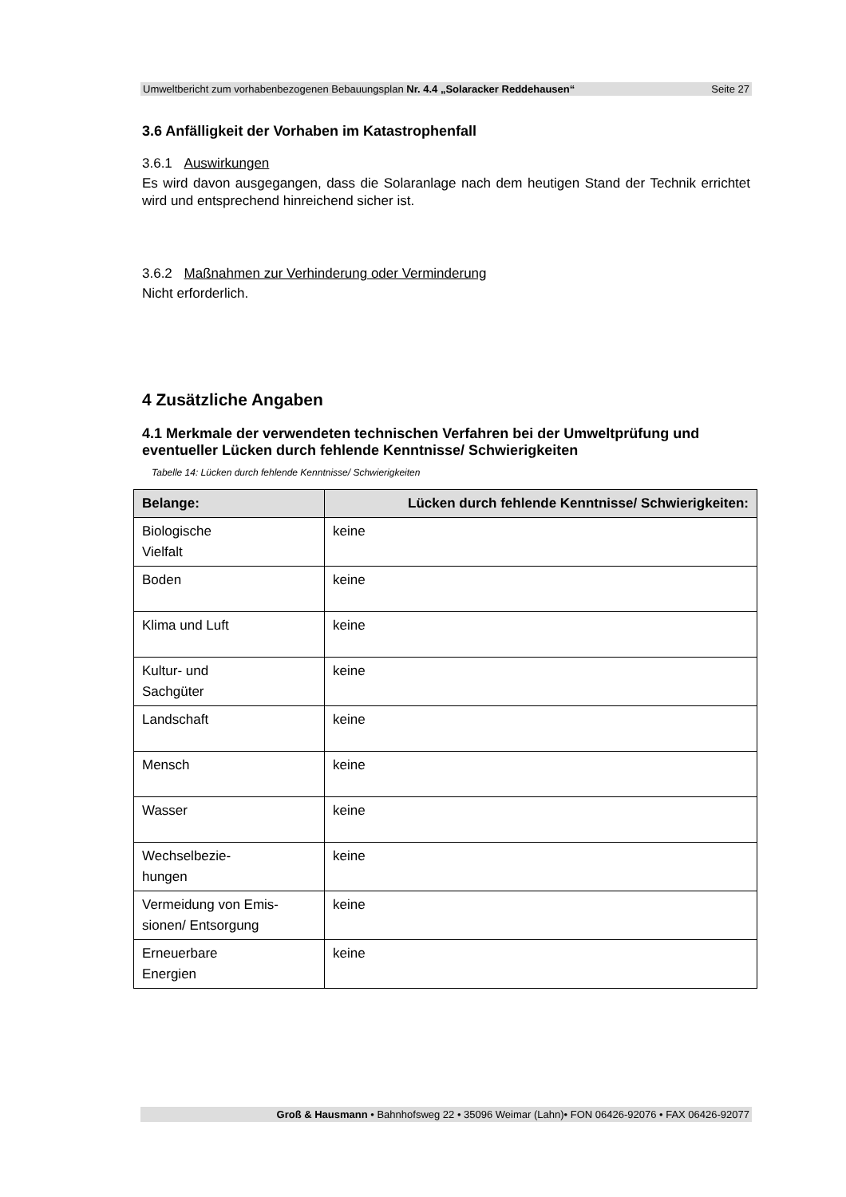Umweltbericht zum vorhabenbezogenen Bebauungsplan Nr. 4.4 „Solaracker Reddehausen“ Seite 27
3.6 Anfälligkeit der Vorhaben im Katastrophenfall
3.6.1 Auswirkungen
Es wird davon ausgegangen, dass die Solaranlage nach dem heutigen Stand der Technik errichtet wird und entsprechend hinreichend sicher ist.
3.6.2 Maßnahmen zur Verhinderung oder Verminderung
Nicht erforderlich.
4 Zusätzliche Angaben
4.1 Merkmale der verwendeten technischen Verfahren bei der Umweltprüfung und eventueller Lücken durch fehlende Kenntnisse/ Schwierigkeiten
Tabelle 14: Lücken durch fehlende Kenntnisse/ Schwierigkeiten
| Belange: | Lücken durch fehlende Kenntnisse/ Schwierigkeiten: |
| --- | --- |
| Biologische Vielfalt | keine |
| Boden | keine |
| Klima und Luft | keine |
| Kultur- und Sachgüter | keine |
| Landschaft | keine |
| Mensch | keine |
| Wasser | keine |
| Wechselbezie- hungen | keine |
| Vermeidung von Emis- sionen/ Entsorgung | keine |
| Erneuerbare Energien | keine |
Groß & Hausmann • Bahnhofsweg 22 • 35096 Weimar (Lahn)• FON 06426-92076 • FAX 06426-92077